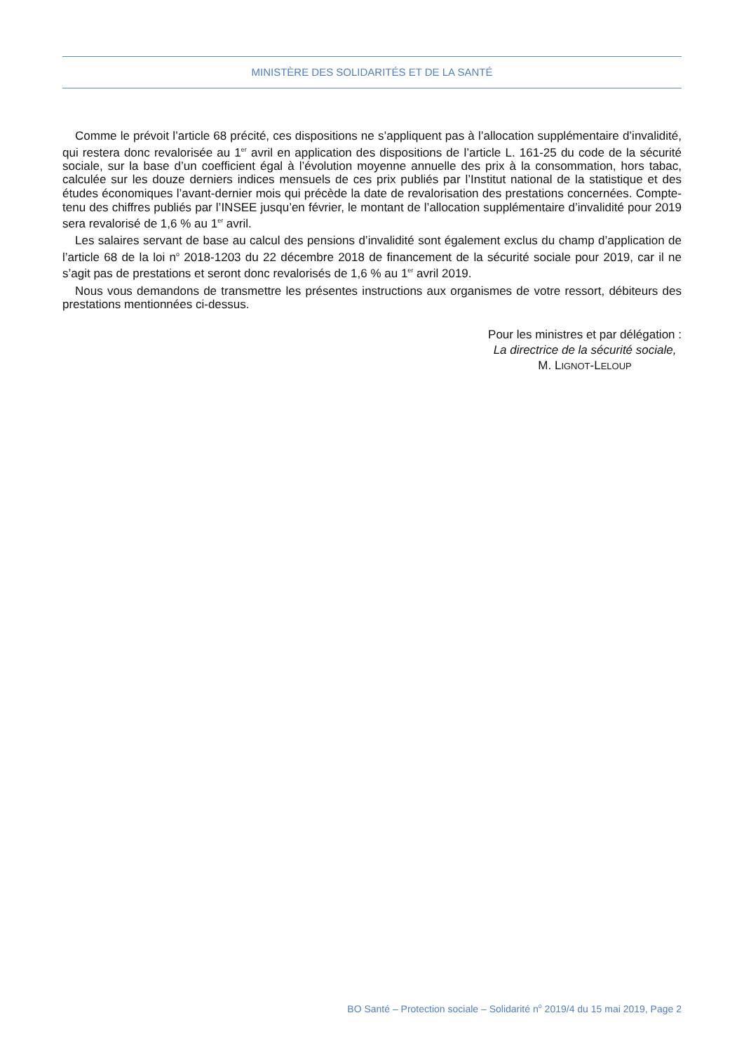MINISTÈRE DES SOLIDARITÉS ET DE LA SANTÉ
Comme le prévoit l’article 68 précité, ces dispositions ne s’appliquent pas à l’allocation supplémentaire d’invalidité, qui restera donc revalorisée au 1<sup>er</sup> avril en application des dispositions de l’article L. 161-25 du code de la sécurité sociale, sur la base d’un coefficient égal à l’évolution moyenne annuelle des prix à la consommation, hors tabac, calculée sur les douze derniers indices mensuels de ces prix publiés par l’Institut national de la statistique et des études économiques l’avant-dernier mois qui précède la date de revalorisation des prestations concernées. Compte-tenu des chiffres publiés par l’INSEE jusqu’en février, le montant de l’allocation supplémentaire d’invalidité pour 2019 sera revalorisé de 1,6 % au 1<sup>er</sup> avril.
Les salaires servant de base au calcul des pensions d’invalidité sont également exclus du champ d’application de l’article 68 de la loi n<sup>o</sup> 2018-1203 du 22 décembre 2018 de financement de la sécurité sociale pour 2019, car il ne s’agit pas de prestations et seront donc revalorisés de 1,6 % au 1<sup>er</sup> avril 2019.
Nous vous demandons de transmettre les présentes instructions aux organismes de votre ressort, débiteurs des prestations mentionnées ci-dessus.
Pour les ministres et par délégation :
La directrice de la sécurité sociale,
M. LIGNOT-LELOUP
BO Santé – Protection sociale – Solidarité n<sup>o</sup> 2019/4 du 15 mai 2019, Page 2